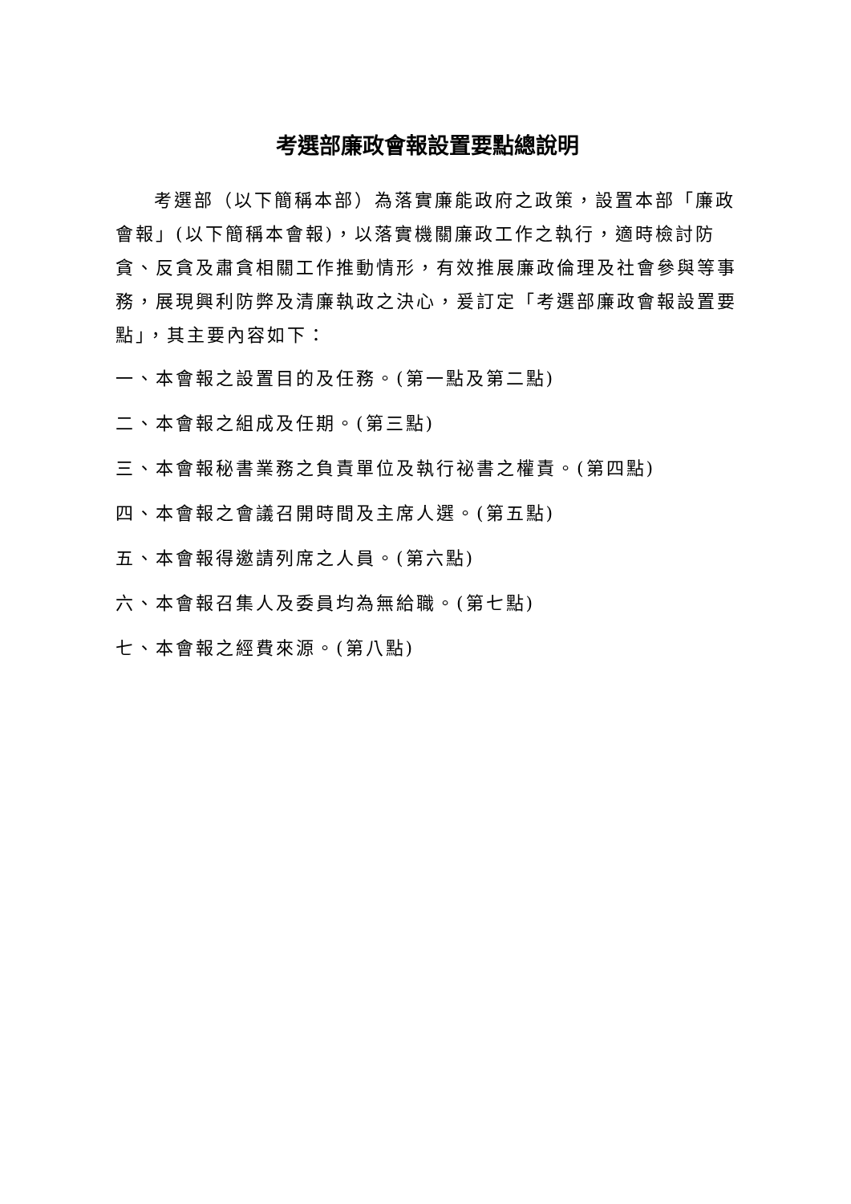考選部廉政會報設置要點總說明
考選部（以下簡稱本部）為落實廉能政府之政策，設置本部「廉政會報」(以下簡稱本會報)，以落實機關廉政工作之執行，適時檢討防貪、反貪及肅貪相關工作推動情形，有效推展廉政倫理及社會參與等事務，展現興利防弊及清廉執政之決心，爰訂定「考選部廉政會報設置要點」，其主要內容如下：
一、本會報之設置目的及任務。(第一點及第二點)
二、本會報之組成及任期。(第三點)
三、本會報秘書業務之負責單位及執行祕書之權責。(第四點)
四、本會報之會議召開時間及主席人選。(第五點)
五、本會報得邀請列席之人員。(第六點)
六、本會報召集人及委員均為無給職。(第七點)
七、本會報之經費來源。(第八點)